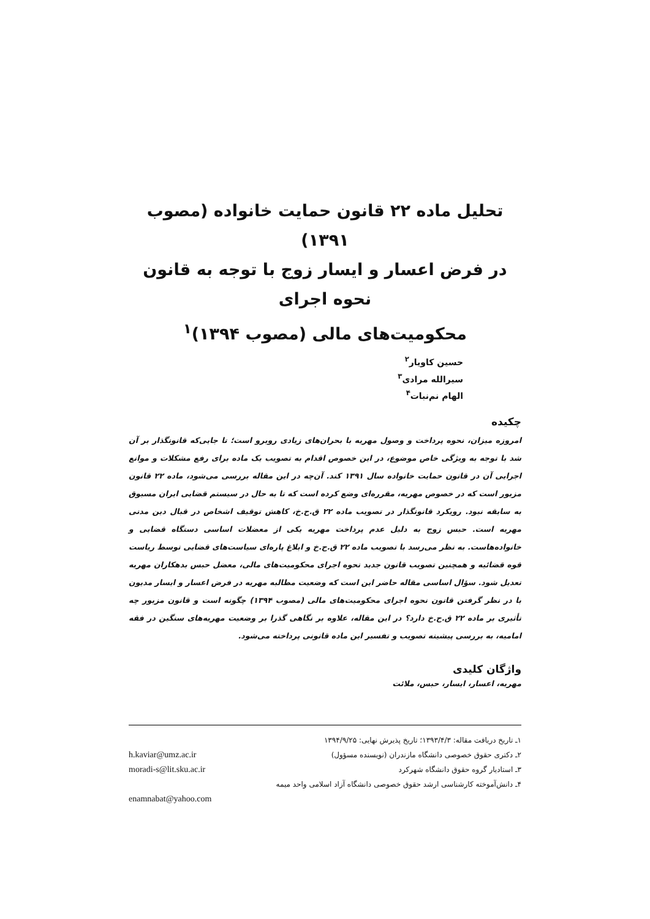تحلیل ماده ۲۲ قانون حمایت خانواده (مصوب ۱۳۹۱)
در فرض اعسار و ایسار زوج با توجه به قانون نحوه اجرای
محکومیت‌های مالی (مصوب ۱۳۹۴)<sup>۱</sup>
حسین کاویار<sup>۲</sup>
سیرالله مرادی<sup>۳</sup>
الهام نم‌نبات<sup>۴</sup>
چکیده
امروزه میزان، نحوه پرداخت و وصول مهریه با بحران‌های زیادی روبرو است؛ تا جایی‌که قانونگذار بر آن شد با توجه به ویژگی خاص موضوع، در این خصوص اقدام به تصویب یک ماده برای رفع مشکلات و موانع اجرایی آن در قانون حمایت خانواده سال ۱۳۹۱ کند. آن‌چه در این مقاله بررسی می‌شود، ماده ۲۲ قانون مزبور است که در خصوص مهریه، مقرره‌ای وضع کرده است که تا به حال در سیستم قضایی ایران مسبوق به سابقه نبود. رویکرد قانونگذار در تصویب ماده ۲۲ ق.ح.خ، کاهش توقیف اشخاص در قبال دین مدنی مهریه است. حبس زوج به دلیل عدم پرداخت مهریه یکی از معضلات اساسی دستگاه قضایی و خانواده‌هاست. به نظر می‌رسد با تصویب ماده ۲۲ ق.ح.خ و ابلاغ پاره‌ای سیاست‌های قضایی توسط ریاست قوه قضائیه و همچنین تصویب قانون جدید نحوه اجرای محکومیت‌های مالی، معضل حبس بدهکاران مهریه تعدیل شود. سؤال اساسی مقاله حاضر این است که وضعیت مطالبه مهریه در فرض اعسار و ایسار مدیون با در نظر گرفتن قانون نحوه اجرای محکومیت‌های مالی (مصوب ۱۳۹۴) چگونه است و قانون مزبور چه تأثیری بر ماده ۲۲ ق.ح.خ دارد؟ در این مقاله، علاوه بر نگاهی گذرا بر وضعیت مهریه‌های سنگین در فقه امامیه، به بررسی پیشینه تصویب و تفسیر این ماده قانونی پرداخته می‌شود.
واژگان کلیدی
مهریه، اعسار، ایسار، حبس، ملائت
۱ـ تاریخ دریافت مقاله: ۱۳۹۳/۴/۳؛ تاریخ پذیرش نهایی: ۱۳۹۴/۹/۲۵
۲ـ دکتری حقوق خصوصی دانشگاه مازندران (نویسنده مسؤول) h.kaviar@umz.ac.ir
۳ـ استادیار گروه حقوق دانشگاه شهرکرد moradi-s@lit.sku.ac.ir
۴ـ دانش‌آموخته کارشناسی ارشد حقوق خصوصی دانشگاه آزاد اسلامی واحد میمه
enamnabat@yahoo.com